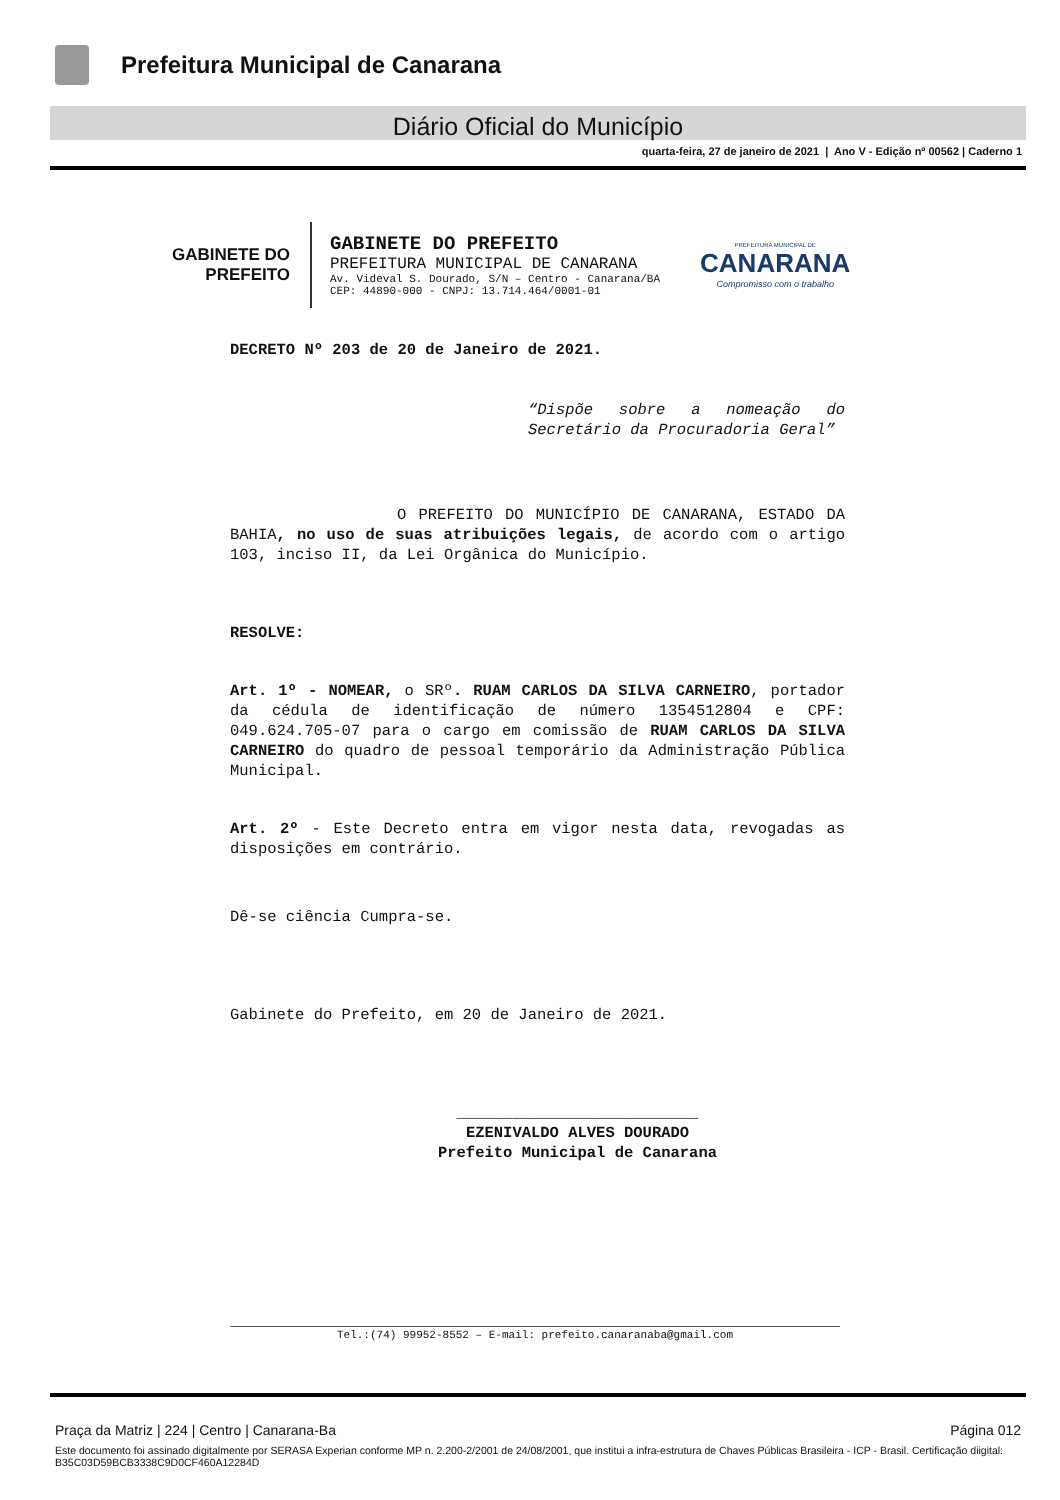Prefeitura Municipal de Canarana
Diário Oficial do Município
quarta-feira, 27 de janeiro de 2021 | Ano V - Edição nº 00562 | Caderno 1
GABINETE DO
PREFEITO
GABINETE DO PREFEITO
PREFEITURA MUNICIPAL DE CANARANA
Av. Videval S. Dourado, S/N – Centro - Canarana/BA
CEP: 44890-000 - CNPJ: 13.714.464/0001-01
PREFEITURA MUNICIPAL DE
CANARANA
Compromisso com o trabalho
DECRETO Nº 203 de 20 de Janeiro de 2021.
“Dispõe sobre a nomeação do Secretário da Procuradoria Geral”
O PREFEITO DO MUNICÍPIO DE CANARANA, ESTADO DA BAHIA, no uso de suas atribuições legais, de acordo com o artigo 103, inciso II, da Lei Orgânica do Município.
RESOLVE:
Art. 1º - NOMEAR, o SRº. RUAM CARLOS DA SILVA CARNEIRO, portador da cédula de identificação de número 1354512804 e CPF: 049.624.705-07 para o cargo em comissão de RUAM CARLOS DA SILVA CARNEIRO do quadro de pessoal temporário da Administração Pública Municipal.
Art. 2º - Este Decreto entra em vigor nesta data, revogadas as disposições em contrário.
Dê-se ciência Cumpra-se.
Gabinete do Prefeito, em 20 de Janeiro de 2021.
__________________________
EZENIVALDO ALVES DOURADO
Prefeito Municipal de Canarana
Tel.:(74) 99952-8552 – E-mail: prefeito.canaranaba@gmail.com
Praça da Matriz | 224 | Centro | Canarana-Ba Página 012
Este documento foi assinado digitalmente por SERASA Experian conforme MP n. 2.200-2/2001 de 24/08/2001, que institui a infra-estrutura de Chaves Públicas Brasileira - ICP - Brasil. Certificação diigital: B35C03D59BCB3338C9D0CF460A12284D